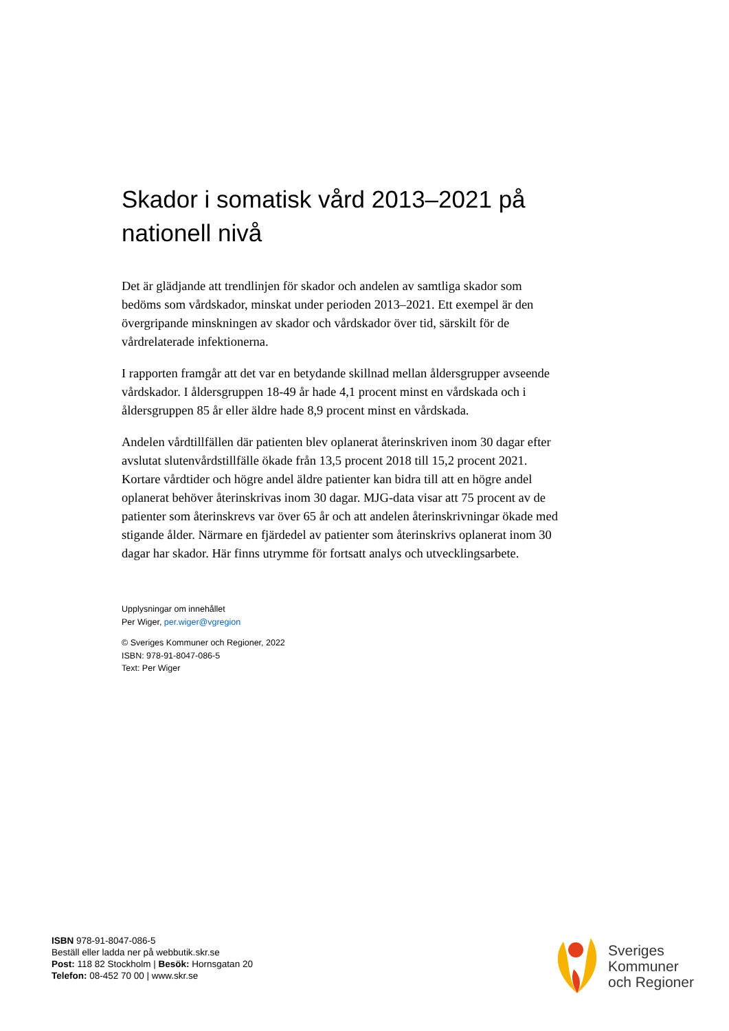Skador i somatisk vård 2013–2021 på nationell nivå
Det är glädjande att trendlinjen för skador och andelen av samtliga skador som bedöms som vårdskador, minskat under perioden 2013–2021. Ett exempel är den övergripande minskningen av skador och vårdskador över tid, särskilt för de vårdrelaterade infektionerna.
I rapporten framgår att det var en betydande skillnad mellan åldersgrupper avseende vårdskador. I åldersgruppen 18-49 år hade 4,1 procent minst en vårdskada och i åldersgruppen 85 år eller äldre hade 8,9 procent minst en vårdskada.
Andelen vårdtillfällen där patienten blev oplanerat återinskriven inom 30 dagar efter avslutat slutenvårdstillfälle ökade från 13,5 procent 2018 till 15,2 procent 2021. Kortare vårdtider och högre andel äldre patienter kan bidra till att en högre andel oplanerat behöver återinskrivas inom 30 dagar. MJG-data visar att 75 procent av de patienter som återinskrevs var över 65 år och att andelen återinskrivningar ökade med stigande ålder. Närmare en fjärdedel av patienter som återinskrivs oplanerat inom 30 dagar har skador. Här finns utrymme för fortsatt analys och utvecklingsarbete.
Upplysningar om innehållet
Per Wiger, per.wiger@vgregion
© Sveriges Kommuner och Regioner, 2022
ISBN: 978-91-8047-086-5
Text: Per Wiger
ISBN 978-91-8047-086-5
Beställ eller ladda ner på webbutik.skr.se
Post: 118 82 Stockholm | Besök: Hornsgatan 20
Telefon: 08-452 70 00 | www.skr.se
Sveriges
Kommuner
och Regioner